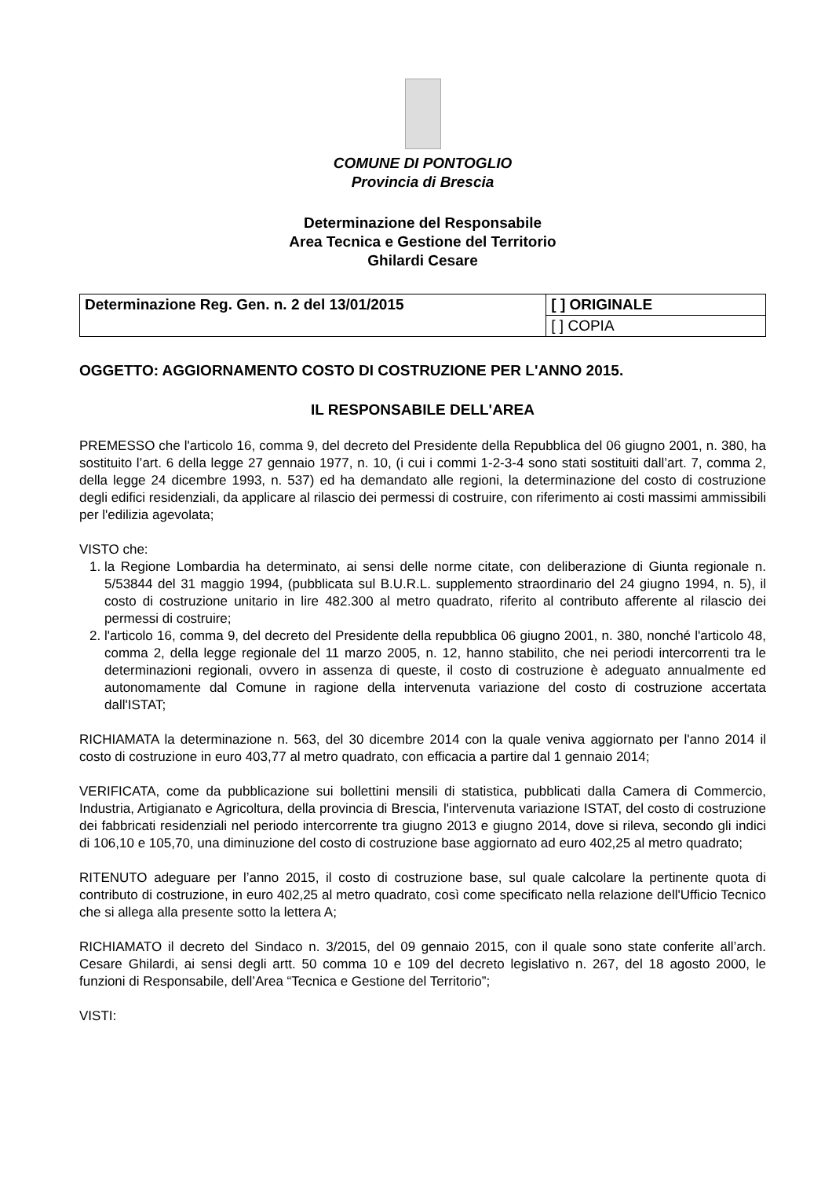COMUNE DI PONTOGLIO
Provincia di Brescia
Determinazione del Responsabile
Area Tecnica e Gestione del Territorio
Ghilardi Cesare
| Determinazione Reg. Gen. n. 2 del 13/01/2015 | [ ] ORIGINALE |
| | [ ] COPIA |
OGGETTO: AGGIORNAMENTO COSTO DI COSTRUZIONE PER L'ANNO 2015.
IL RESPONSABILE DELL'AREA
PREMESSO che l'articolo 16, comma 9, del decreto del Presidente della Repubblica del 06 giugno 2001, n. 380, ha sostituito l’art. 6 della legge 27 gennaio 1977, n. 10, (i cui i commi 1-2-3-4 sono stati sostituiti dall’art. 7, comma 2, della legge 24 dicembre 1993, n. 537) ed ha demandato alle regioni, la determinazione del costo di costruzione degli edifici residenziali, da applicare al rilascio dei permessi di costruire, con riferimento ai costi massimi ammissibili per l'edilizia agevolata;
VISTO che:
1. la Regione Lombardia ha determinato, ai sensi delle norme citate, con deliberazione di Giunta regionale n. 5/53844 del 31 maggio 1994, (pubblicata sul B.U.R.L. supplemento straordinario del 24 giugno 1994, n. 5), il costo di costruzione unitario in lire 482.300 al metro quadrato, riferito al contributo afferente al rilascio dei permessi di costruire;
2. l'articolo 16, comma 9, del decreto del Presidente della repubblica 06 giugno 2001, n. 380, nonché l'articolo 48, comma 2, della legge regionale del 11 marzo 2005, n. 12, hanno stabilito, che nei periodi intercorrenti tra le determinazioni regionali, ovvero in assenza di queste, il costo di costruzione è adeguato annualmente ed autonomamente dal Comune in ragione della intervenuta variazione del costo di costruzione accertata dall'ISTAT;
RICHIAMATA la determinazione n. 563, del 30 dicembre 2014 con la quale veniva aggiornato per l'anno 2014 il costo di costruzione in euro 403,77 al metro quadrato, con efficacia a partire dal 1 gennaio 2014;
VERIFICATA, come da pubblicazione sui bollettini mensili di statistica, pubblicati dalla Camera di Commercio, Industria, Artigianato e Agricoltura, della provincia di Brescia, l'intervenuta variazione ISTAT, del costo di costruzione dei fabbricati residenziali nel periodo intercorrente tra giugno 2013 e giugno 2014, dove si rileva, secondo gli indici di 106,10 e 105,70, una diminuzione del costo di costruzione base aggiornato ad euro 402,25 al metro quadrato;
RITENUTO adeguare per l’anno 2015, il costo di costruzione base, sul quale calcolare la pertinente quota di contributo di costruzione, in euro 402,25 al metro quadrato, così come specificato nella relazione dell'Ufficio Tecnico che si allega alla presente sotto la lettera A;
RICHIAMATO il decreto del Sindaco n. 3/2015, del 09 gennaio 2015, con il quale sono state conferite all’arch. Cesare Ghilardi, ai sensi degli artt. 50 comma 10 e 109 del decreto legislativo n. 267, del 18 agosto 2000, le funzioni di Responsabile, dell’Area “Tecnica e Gestione del Territorio”;
VISTI: